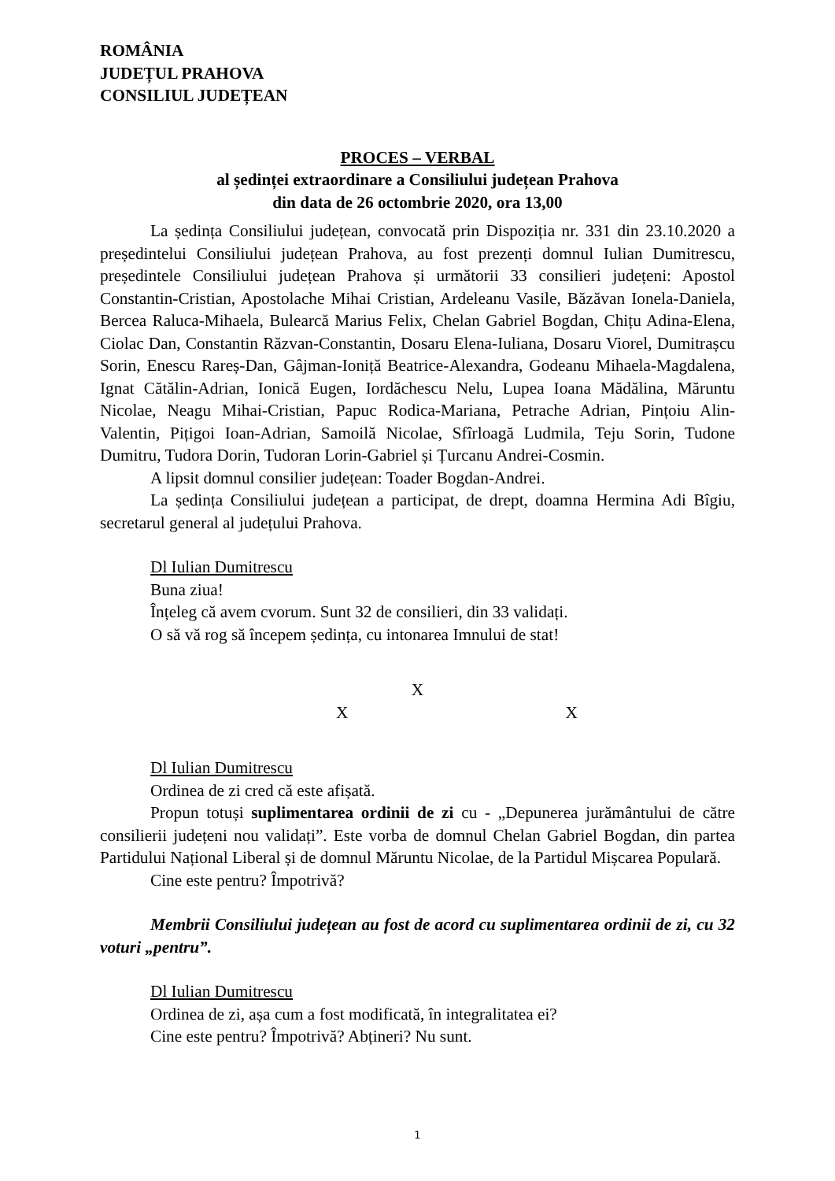ROMÂNIA
JUDEȚUL PRAHOVA
CONSILIUL JUDEȚEAN
PROCES – VERBAL
al ședinței extraordinare a Consiliului județean Prahova
din data de 26 octombrie 2020, ora 13,00
La ședința Consiliului județean, convocată prin Dispoziția nr. 331 din 23.10.2020 a președintelui Consiliului județean Prahova, au fost prezenți domnul Iulian Dumitrescu, președintele Consiliului județean Prahova și următorii 33 consilieri județeni: Apostol Constantin-Cristian, Apostolache Mihai Cristian, Ardeleanu Vasile, Băzăvan Ionela-Daniela, Bercea Raluca-Mihaela, Bulearcă Marius Felix, Chelan Gabriel Bogdan, Chițu Adina-Elena, Ciolac Dan, Constantin Răzvan-Constantin, Dosaru Elena-Iuliana, Dosaru Viorel, Dumitrașcu Sorin, Enescu Rareș-Dan, Gâjman-Ioniță Beatrice-Alexandra, Godeanu Mihaela-Magdalena, Ignat Cătălin-Adrian, Ionică Eugen, Iordăchescu Nelu, Lupea Ioana Mădălina, Măruntu Nicolae, Neagu Mihai-Cristian, Papuc Rodica-Mariana, Petrache Adrian, Pințoiu Alin-Valentin, Pițigoi Ioan-Adrian, Samoilă Nicolae, Sfîrloagă Ludmila, Teju Sorin, Tudone Dumitru, Tudora Dorin, Tudoran Lorin-Gabriel și Țurcanu Andrei-Cosmin.
A lipsit domnul consilier județean: Toader Bogdan-Andrei.
La ședința Consiliului județean a participat, de drept, doamna Hermina Adi Bîgiu, secretarul general al județului Prahova.
Dl Iulian Dumitrescu
Buna ziua!
Înțeleg că avem cvorum. Sunt 32 de consilieri, din 33 validați.
O să vă rog să începem ședința, cu intonarea Imnului de stat!
X
X X
Dl Iulian Dumitrescu
Ordinea de zi cred că este afișată.
Propun totuși suplimentarea ordinii de zi cu - „Depunerea jurământului de către consilierii județeni nou validați”. Este vorba de domnul Chelan Gabriel Bogdan, din partea Partidului Național Liberal și de domnul Măruntu Nicolae, de la Partidul Mișcarea Populară.
Cine este pentru? Împotrivă?
Membrii Consiliului județean au fost de acord cu suplimentarea ordinii de zi, cu 32 voturi „pentru”.
Dl Iulian Dumitrescu
Ordinea de zi, așa cum a fost modificată, în integralitatea ei?
Cine este pentru? Împotrivă? Abțineri? Nu sunt.
1